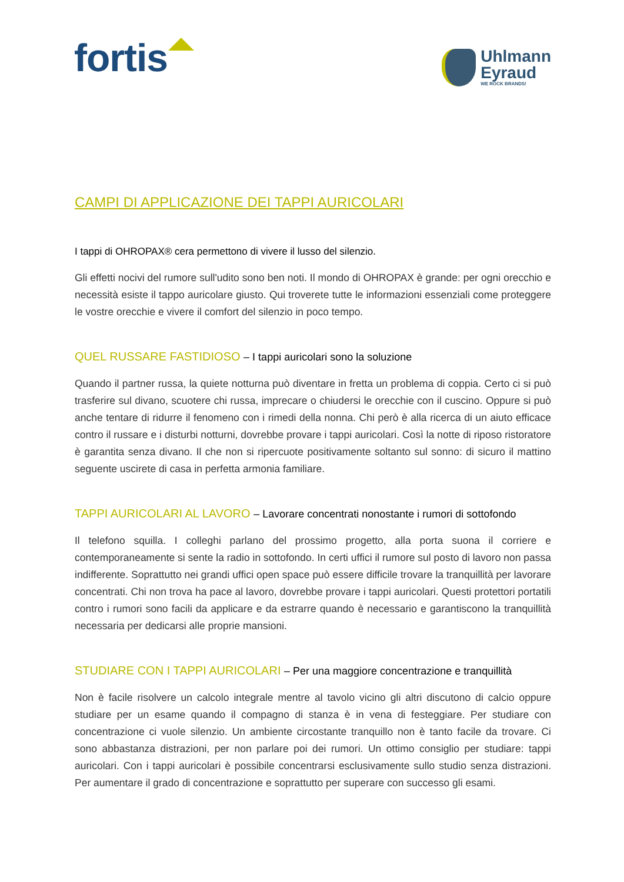fortis
Uhlmann
Eyraud
WE ROCK BRANDS!
CAMPI DI APPLICAZIONE DEI TAPPI AURICOLARI
I tappi di OHROPAX® cera permettono di vivere il lusso del silenzio.
Gli effetti nocivi del rumore sull'udito sono ben noti. Il mondo di OHROPAX è grande: per ogni orecchio e necessità esiste il tappo auricolare giusto. Qui troverete tutte le informazioni essenziali come proteggere le vostre orecchie e vivere il comfort del silenzio in poco tempo.
QUEL RUSSARE FASTIDIOSO – I tappi auricolari sono la soluzione
Quando il partner russa, la quiete notturna può diventare in fretta un problema di coppia. Certo ci si può trasferire sul divano, scuotere chi russa, imprecare o chiudersi le orecchie con il cuscino. Oppure si può anche tentare di ridurre il fenomeno con i rimedi della nonna. Chi però è alla ricerca di un aiuto efficace contro il russare e i disturbi notturni, dovrebbe provare i tappi auricolari. Così la notte di riposo ristoratore è garantita senza divano. Il che non si ripercuote positivamente soltanto sul sonno: di sicuro il mattino seguente uscirete di casa in perfetta armonia familiare.
TAPPI AURICOLARI AL LAVORO – Lavorare concentrati nonostante i rumori di sottofondo
Il telefono squilla. I colleghi parlano del prossimo progetto, alla porta suona il corriere e contemporaneamente si sente la radio in sottofondo. In certi uffici il rumore sul posto di lavoro non passa indifferente. Soprattutto nei grandi uffici open space può essere difficile trovare la tranquillità per lavorare concentrati. Chi non trova ha pace al lavoro, dovrebbe provare i tappi auricolari. Questi protettori portatili contro i rumori sono facili da applicare e da estrarre quando è necessario e garantiscono la tranquillità necessaria per dedicarsi alle proprie mansioni.
STUDIARE CON I TAPPI AURICOLARI – Per una maggiore concentrazione e tranquillità
Non è facile risolvere un calcolo integrale mentre al tavolo vicino gli altri discutono di calcio oppure studiare per un esame quando il compagno di stanza è in vena di festeggiare. Per studiare con concentrazione ci vuole silenzio. Un ambiente circostante tranquillo non è tanto facile da trovare. Ci sono abbastanza distrazioni, per non parlare poi dei rumori. Un ottimo consiglio per studiare: tappi auricolari. Con i tappi auricolari è possibile concentrarsi esclusivamente sullo studio senza distrazioni. Per aumentare il grado di concentrazione e soprattutto per superare con successo gli esami.